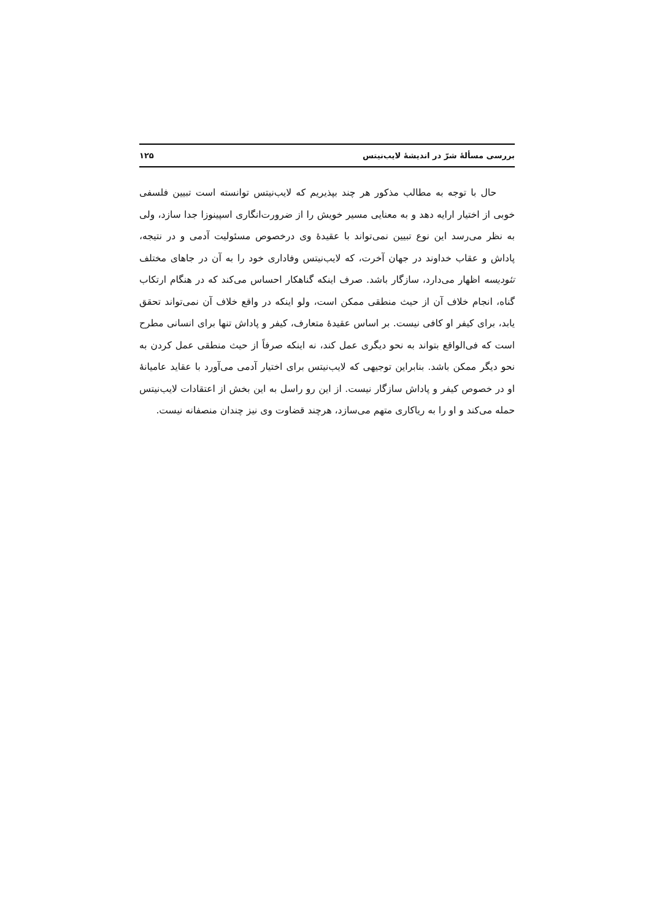بررسی مسألۀ شرّ در اندیشۀ لایب‌نیتس ۱۲۵
حال با توجه به مطالب مذکور هر چند بپذیریم که لایب‌نیتس توانسته است تبیین فلسفی خوبی از اختیار ارایه دهد و به معنایی مسیر خویش را از ضرورت‌انگاری اسپینوزا جدا سازد، ولی به نظر می‌رسد این نوع تبیین نمی‌تواند با عقیدۀ وی درخصوص مسئولیت آدمی و در نتیجه، پاداش و عقاب خداوند در جهان آخرت، که لایب‌نیتس وفاداری خود را به آن در جاهای مختلف تئودیسه اظهار می‌دارد، سازگار باشد. صرف اینکه گناهکار احساس می‌کند که در هنگام ارتکاب گناه، انجام خلاف آن از حیث منطقی ممکن است، ولو اینکه در واقع خلاف آن نمی‌تواند تحقق یابد، برای کیفر او کافی نیست. بر اساس عقیدۀ متعارف، کیفر و پاداش تنها برای انسانی مطرح است که فی‌الواقع بتواند به نحو دیگری عمل کند، نه اینکه صرفاً از حیث منطقی عمل کردن به نحو دیگر ممکن باشد. بنابراین توجیهی که لایب‌نیتس برای اختیار آدمی می‌آورد با عقاید عامیانۀ او در خصوص کیفر و پاداش سازگار نیست. از این رو راسل به این بخش از اعتقادات لایب‌نیتس حمله می‌کند و او را به ریاکاری متهم می‌سازد، هرچند قضاوت وی نیز چندان منصفانه نیست.